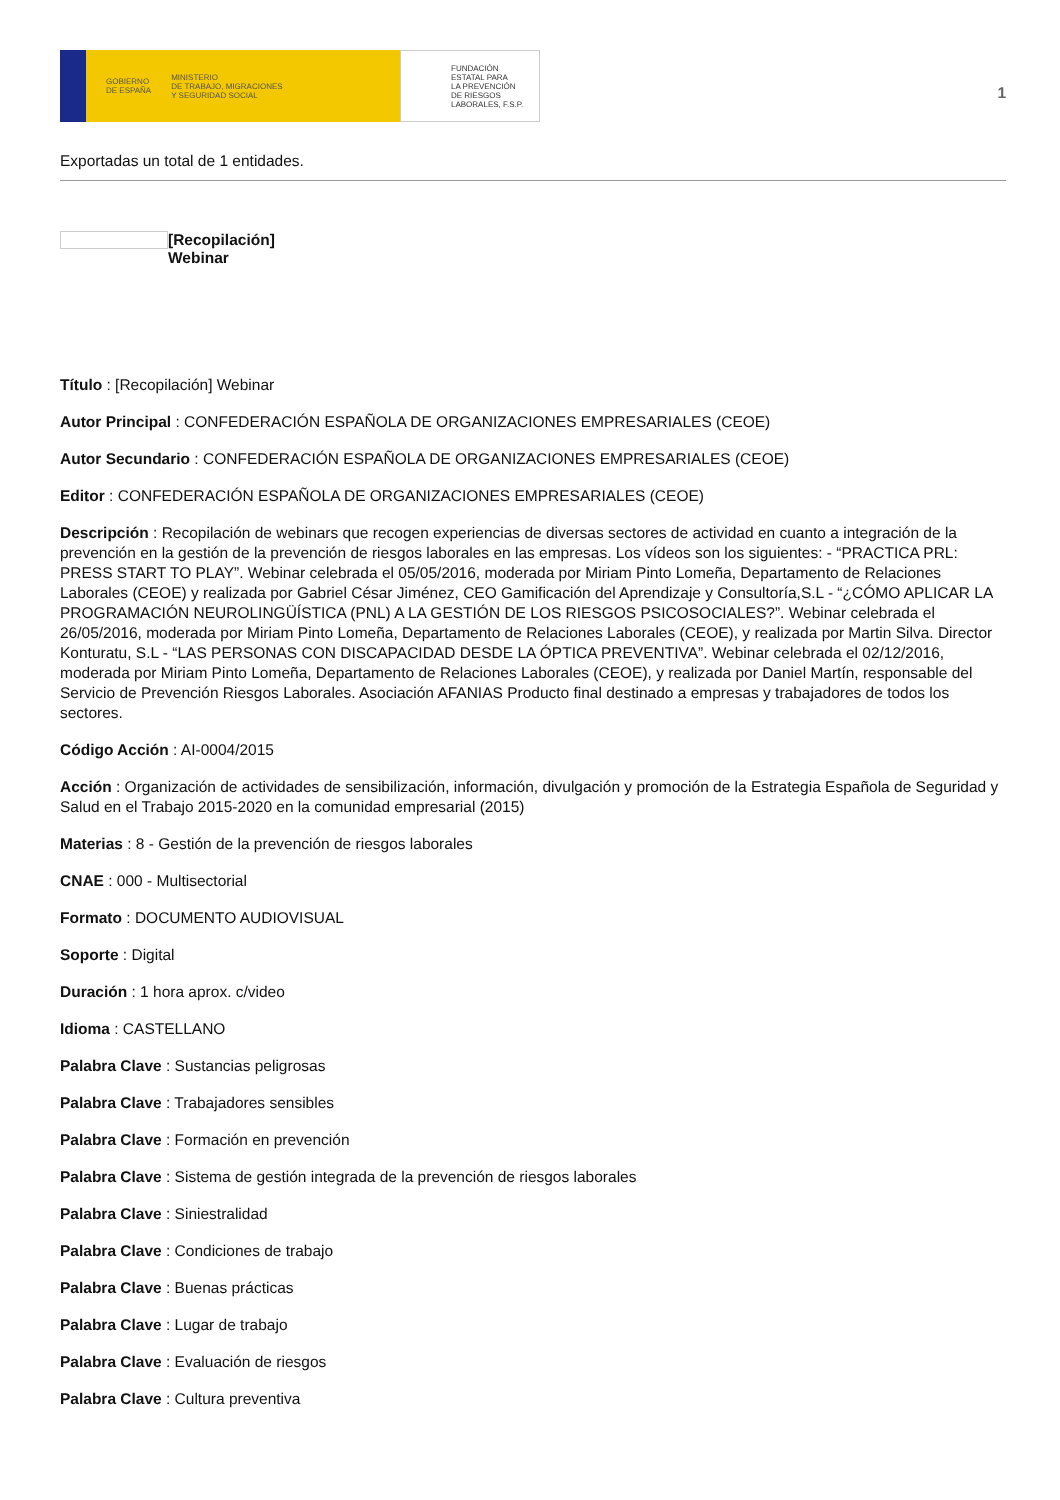GOBIERNO
DE ESPAÑA MINISTERIO
DE TRABAJO, MIGRACIONES
Y SEGURIDAD SOCIAL
FUNDACIÓN
ESTATAL PARA
LA PREVENCIÓN
DE RIESGOS
LABORALES, F.S.P.
1
Exportadas un total de 1 entidades.
[Recopilación]
Webinar
Título : [Recopilación] Webinar
Autor Principal : CONFEDERACIÓN ESPAÑOLA DE ORGANIZACIONES EMPRESARIALES (CEOE)
Autor Secundario : CONFEDERACIÓN ESPAÑOLA DE ORGANIZACIONES EMPRESARIALES (CEOE)
Editor : CONFEDERACIÓN ESPAÑOLA DE ORGANIZACIONES EMPRESARIALES (CEOE)
Descripción : Recopilación de webinars que recogen experiencias de diversas sectores de actividad en cuanto a integración de la prevención en la gestión de la prevención de riesgos laborales en las empresas. Los vídeos son los siguientes: - “PRACTICA PRL: PRESS START TO PLAY”. Webinar celebrada el 05/05/2016, moderada por Miriam Pinto Lomeña, Departamento de Relaciones Laborales (CEOE) y realizada por Gabriel César Jiménez, CEO Gamificación del Aprendizaje y Consultoría,S.L - “¿CÓMO APLICAR LA PROGRAMACIÓN NEUROLINGÜÍSTICA (PNL) A LA GESTIÓN DE LOS RIESGOS PSICOSOCIALES?”. Webinar celebrada el 26/05/2016, moderada por Miriam Pinto Lomeña, Departamento de Relaciones Laborales (CEOE), y realizada por Martin Silva. Director Konturatu, S.L - “LAS PERSONAS CON DISCAPACIDAD DESDE LA ÓPTICA PREVENTIVA”. Webinar celebrada el 02/12/2016, moderada por Miriam Pinto Lomeña, Departamento de Relaciones Laborales (CEOE), y realizada por Daniel Martín, responsable del Servicio de Prevención Riesgos Laborales. Asociación AFANIAS Producto final destinado a empresas y trabajadores de todos los sectores.
Código Acción : AI-0004/2015
Acción : Organización de actividades de sensibilización, información, divulgación y promoción de la Estrategia Española de Seguridad y Salud en el Trabajo 2015-2020 en la comunidad empresarial (2015)
Materias : 8 - Gestión de la prevención de riesgos laborales
CNAE : 000 - Multisectorial
Formato : DOCUMENTO AUDIOVISUAL
Soporte : Digital
Duración : 1 hora aprox. c/video
Idioma : CASTELLANO
Palabra Clave : Sustancias peligrosas
Palabra Clave : Trabajadores sensibles
Palabra Clave : Formación en prevención
Palabra Clave : Sistema de gestión integrada de la prevención de riesgos laborales
Palabra Clave : Siniestralidad
Palabra Clave : Condiciones de trabajo
Palabra Clave : Buenas prácticas
Palabra Clave : Lugar de trabajo
Palabra Clave : Evaluación de riesgos
Palabra Clave : Cultura preventiva